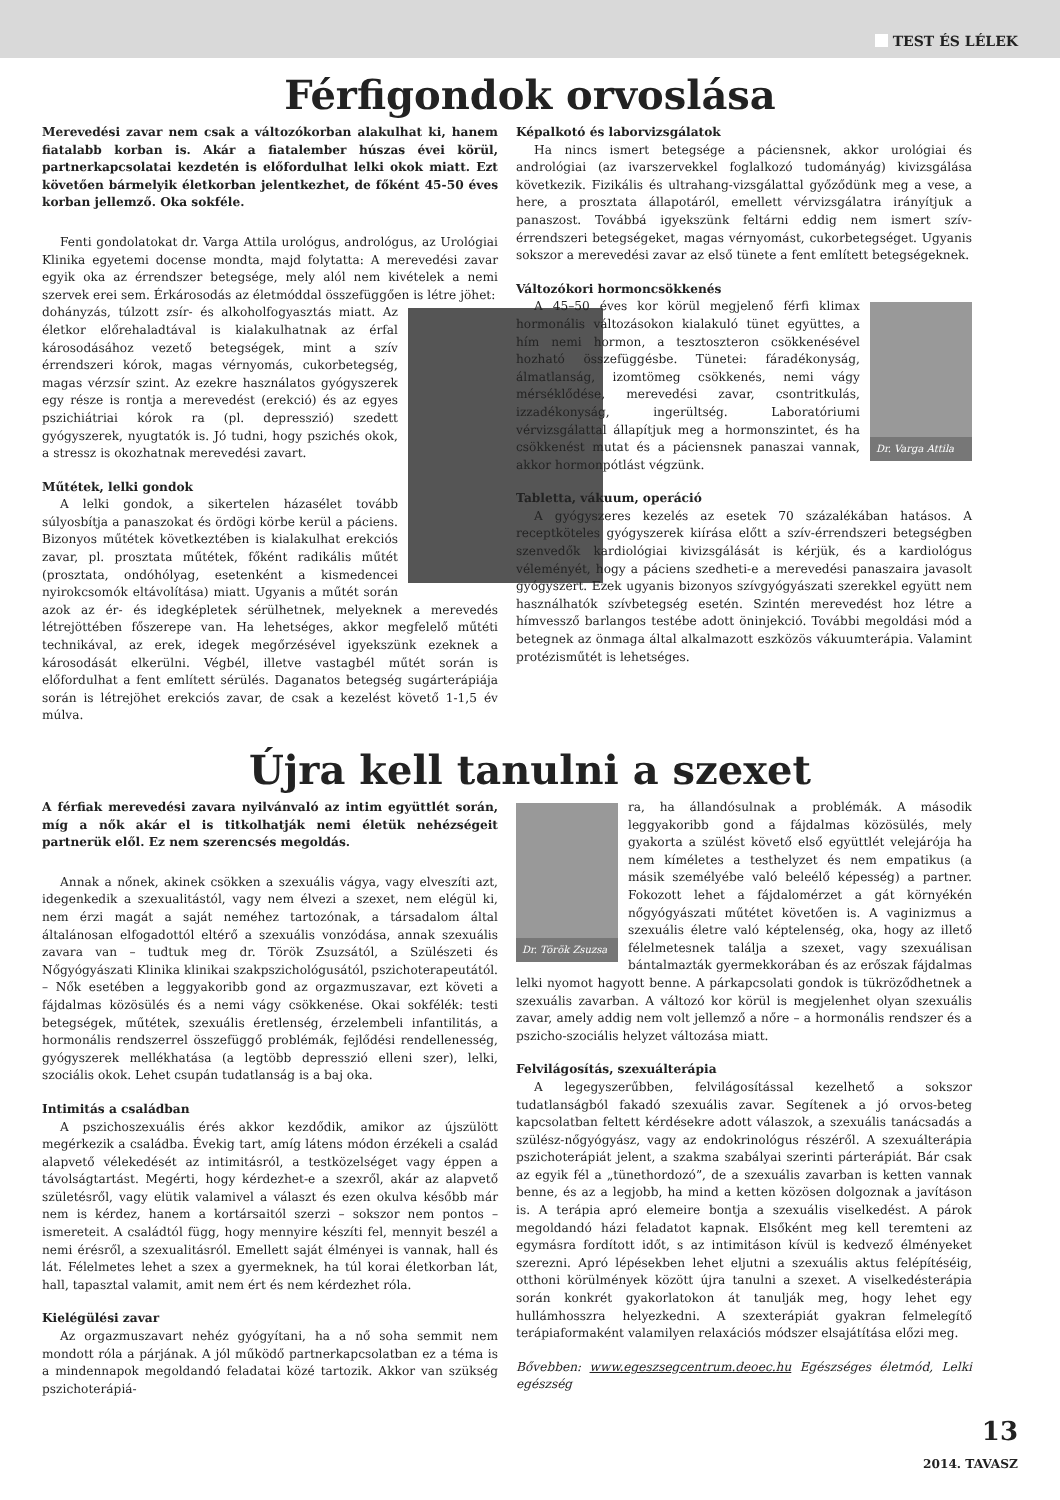TEST ÉS LÉLEK
Férfigondok orvoslása
Merevedési zavar nem csak a változókorban alakulhat ki, hanem fiatalabb korban is. Akár a fiatalember húszas évei körül, partnerkapcsolatai kezdetén is előfordulhat lelki okok miatt. Ezt követően bármelyik életkorban jelentkezhet, de főként 45-50 éves korban jellemző. Oka sokféle.
Fenti gondolatokat dr. Varga Attila urológus, andrológus, az Urológiai Klinika egyetemi docense mondta, majd folytatta: A merevedési zavar egyik oka az érrendszer betegsége, mely alól nem kivételek a nemi szervek erei sem. Érkárosodás az életmóddal összefüggően is létre jöhet:
dohányzás, túlzott zsír- és alkoholfogyasztás miatt. Az életkor előrehaladtával is kialakulhatnak az érfal károsodásához vezető betegségek, mint a szív érrendszeri kórok, magas vérnyomás, cukorbetegség, magas vérzsír szint. Az ezekre használatos gyógyszerek egy része is rontja a merevedést (erekció) és az egyes pszichiátriai kórok ra (pl. depresszió) szedett gyógyszerek, nyugtatók is. Jó tudni, hogy pszichés okok, a stressz is okozhatnak merevedési zavart.
Műtétek, lelki gondok
A lelki gondok, a sikertelen házasélet tovább súlyosbítja a panaszokat és ördögi körbe kerül a páciens. Bizonyos műtétek következtében is kialakulhat erekciós zavar, pl. prosztata műtétek, főként radikális műtét (prosztata, ondóhólyag, esetenként a kismedencei nyirokcsomók eltávolítása) miatt. Ugyanis a műtét során azok az ér- és idegképletek sérülhetnek, melyeknek a merevedés létrejöttében főszerepe van. Ha lehetséges, akkor megfelelő műtéti technikával, az erek, idegek megőrzésével igyekszünk ezeknek a károsodását elkerülni. Végbél, illetve vastagbél műtét során is előfordulhat a fent említett sérülés. Daganatos betegség sugárterápiája során is létrejöhet erekciós zavar, de csak a kezelést követő 1-1,5 év múlva.
Képalkotó és laborvizsgálatok
Ha nincs ismert betegsége a páciensnek, akkor urológiai és andrológiai (az ivarszervekkel foglalkozó tudományág) kivizsgálása következik. Fizikális és ultrahang-vizsgálattal győződünk meg a vese, a here, a prosztata állapotáról, emellett vérvizsgálatra irányítjuk a panaszost. Továbbá igyekszünk feltárni eddig nem ismert szív-érrendszeri betegségeket, magas vérnyomást, cukorbetegséget. Ugyanis sokszor a merevedési zavar az első tünete a fent említett betegségeknek.
Változókori hormoncsökkenés
Dr. Varga Attila
A 45–50 éves kor körül megjelenő férfi klimax hormonális változásokon kialakuló tünet együttes, a hím nemi hormon, a tesztoszteron csökkenésével hozható összefüggésbe. Tünetei: fáradékonyság, álmatlanság, izomtömeg csökkenés, nemi vágy mérséklődése, merevedési zavar, csontritkulás, izzadékonyság, ingerültség. Laboratóriumi vérvizsgálattal állapítjuk meg a hormonszintet, és ha csökkenést mutat és a páciensnek panaszai vannak, akkor hormonpótlást végzünk.
Tabletta, vákuum, operáció
A gyógyszeres kezelés az esetek 70 százalékában hatásos. A receptköteles gyógyszerek kiírása előtt a szív-érrendszeri betegségben szenvedők kardiológiai kivizsgálását is kérjük, és a kardiológus véleményét, hogy a páciens szedheti-e a merevedési panaszaira javasolt gyógyszert. Ezek ugyanis bizonyos szívgyógyászati szerekkel együtt nem használhatók szívbetegség esetén. Szintén merevedést hoz létre a hímvessző barlangos testébe adott öninjekció. További megoldási mód a betegnek az önmaga által alkalmazott eszközös vákuumterápia. Valamint protézisműtét is lehetséges.
Újra kell tanulni a szexet
A férfiak merevedési zavara nyilvánvaló az intim együttlét során, míg a nők akár el is titkolhatják nemi életük nehézségeit partnerük elől. Ez nem szerencsés megoldás.
Annak a nőnek, akinek csökken a szexuális vágya, vagy elveszíti azt, idegenkedik a szexualitástól, vagy nem élvezi a szexet, nem elégül ki, nem érzi magát a saját neméhez tartozónak, a társadalom által általánosan elfogadottól eltérő a szexuális vonzódása, annak szexuális zavara van – tudtuk meg dr. Török Zsuzsától, a Szülészeti és Nőgyógyászati Klinika klinikai szakpszichológusától, pszichoterapeutától. – Nők esetében a leggyakoribb gond az orgazmuszavar, ezt követi a fájdalmas közösülés és a nemi vágy csökkenése. Okai sokfélék: testi betegségek, műtétek, szexuális éretlenség, érzelembeli infantilitás, a hormonális rendszerrel összefüggő problémák, fejlődési rendellenesség, gyógyszerek mellékhatása (a legtöbb depresszió elleni szer), lelki, szociális okok. Lehet csupán tudatlanság is a baj oka.
Intimitás a családban
A pszichoszexuális érés akkor kezdődik, amikor az újszülött megérkezik a családba. Évekig tart, amíg látens módon érzékeli a család alapvető vélekedését az intimitásról, a testközelséget vagy éppen a távolságtartást. Megérti, hogy kérdezhet-e a szexről, akár az alapvető születésről, vagy elütik valamivel a választ és ezen okulva később már nem is kérdez, hanem a kortársaitól szerzi – sokszor nem pontos – ismereteit. A családtól függ, hogy mennyire készíti fel, mennyit beszél a nemi érésről, a szexualitásról. Emellett saját élményei is vannak, hall és lát. Félelmetes lehet a szex a gyermeknek, ha túl korai életkorban lát, hall, tapasztal valamit, amit nem ért és nem kérdezhet róla.
Kielégülési zavar
Az orgazmuszavart nehéz gyógyítani, ha a nő soha semmit nem mondott róla a párjának. A jól működő partnerkapcsolatban ez a téma is a mindennapok megoldandó feladatai közé tartozik. Akkor van szükség pszichoterápiá-
Dr. Török Zsuzsa
ra, ha állandósulnak a problémák. A második leggyakoribb gond a fájdalmas közösülés, mely gyakorta a szülést követő első együttlét velejárója ha nem kíméletes a testhelyzet és nem empatikus (a másik személyébe való beleélő képesség) a partner. Fokozott lehet a fájdalomérzet a gát környékén nőgyógyászati műtétet követően is. A vaginizmus a szexuális életre való képtelenség, oka, hogy az illető félelmetesnek találja a szexet, vagy szexuálisan bántalmazták gyermekkorában és az erőszak fájdalmas lelki nyomot hagyott benne. A párkapcsolati gondok is tükröződhetnek a szexuális zavarban. A változó kor körül is megjelenhet olyan szexuális zavar, amely addig nem volt jellemző a nőre – a hormonális rendszer és a pszicho-szociális helyzet változása miatt.
Felvilágosítás, szexuálterápia
A legegyszerűbben, felvilágosítással kezelhető a sokszor tudatlanságból fakadó szexuális zavar. Segítenek a jó orvos-beteg kapcsolatban feltett kérdésekre adott válaszok, a szexuális tanácsadás a szülész-nőgyógyász, vagy az endokrinológus részéről. A szexuálterápia pszichoterápiát jelent, a szakma szabályai szerinti párterápiát. Bár csak az egyik fél a „tünethordozó”, de a szexuális zavarban is ketten vannak benne, és az a legjobb, ha mind a ketten közösen dolgoznak a javításon is. A terápia apró elemeire bontja a szexuális viselkedést. A párok megoldandó házi feladatot kapnak. Elsőként meg kell teremteni az egymásra fordított időt, s az intimitáson kívül is kedvező élményeket szerezni. Apró lépésekben lehet eljutni a szexuális aktus felépítéséig, otthoni körülmények között újra tanulni a szexet. A viselkedésterápia során konkrét gyakorlatokon át tanulják meg, hogy lehet egy hullámhosszra helyezkedni. A szexterápiát gyakran felmelegítő terápiaformaként valamilyen relaxációs módszer elsajátítása előzi meg.
Bővebben: www.egeszsegcentrum.deoec.hu Egészséges életmód, Lelki egészség
13
2014. TAVASZ